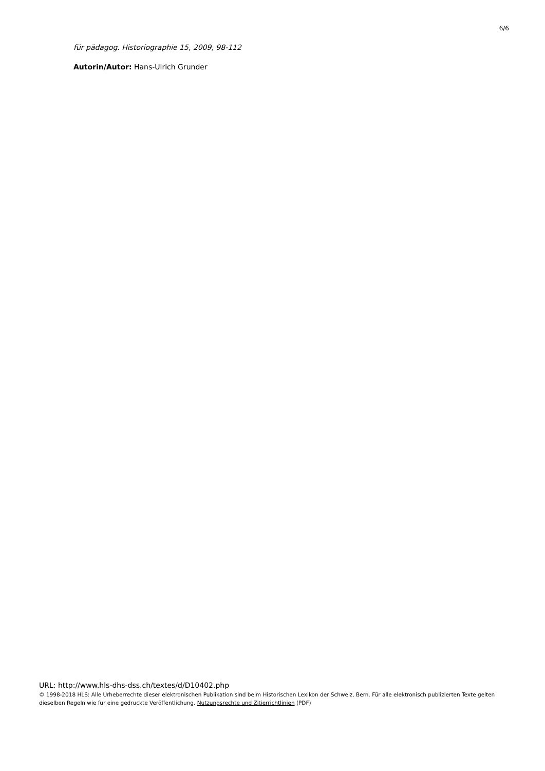6/6
für pädagog. Historiographie 15, 2009, 98-112
Autorin/Autor: Hans-Ulrich Grunder
URL: http://www.hls-dhs-dss.ch/textes/d/D10402.php
© 1998-2018 HLS: Alle Urheberrechte dieser elektronischen Publikation sind beim Historischen Lexikon der Schweiz, Bern. Für alle elektronisch publizierten Texte gelten dieselben Regeln wie für eine gedruckte Veröffentlichung. Nutzungsrechte und Zitierrichtlinien (PDF)